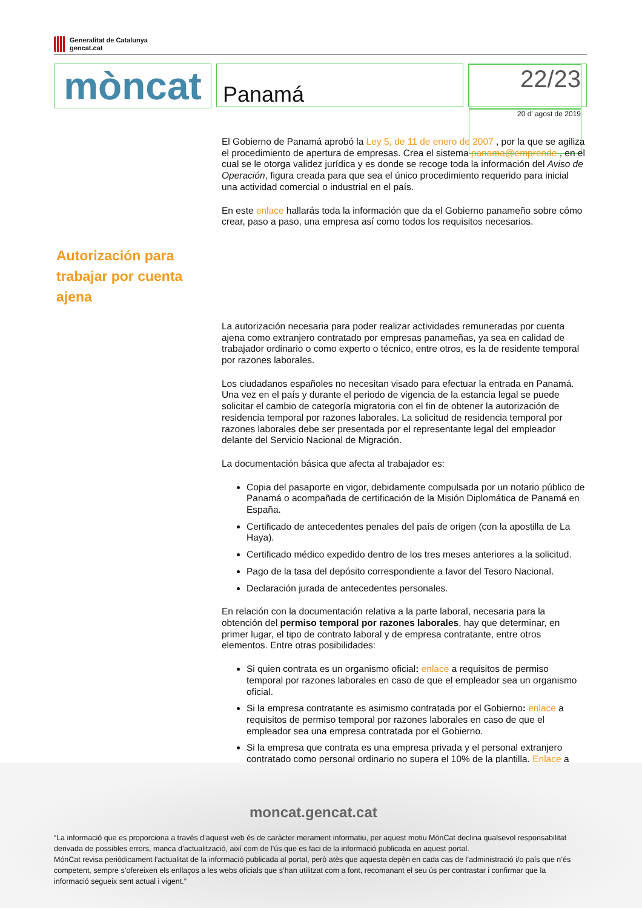Generalitat de Catalunya
gencat.cat
mòncat
Panamá
22/23
20 d' agost de 2019
El Gobierno de Panamá aprobó la Ley 5, de 11 de enero de 2007 , por la que se agiliza el procedimiento de apertura de empresas. Crea el sistema panama@emprende , en el cual se le otorga validez jurídica y es donde se recoge toda la información del Aviso de Operación, figura creada para que sea el único procedimiento requerido para inicial una actividad comercial o industrial en el país.
En este enlace hallarás toda la información que da el Gobierno panameño sobre cómo crear, paso a paso, una empresa así como todos los requisitos necesarios.
La autorización necesaria para poder realizar actividades remuneradas por cuenta ajena como extranjero contratado por empresas panameñas, ya sea en calidad de trabajador ordinario o como experto o técnico, entre otros, es la de residente temporal por razones laborales.
Los ciudadanos españoles no necesitan visado para efectuar la entrada en Panamá. Una vez en el país y durante el periodo de vigencia de la estancia legal se puede solicitar el cambio de categoría migratoria con el fin de obtener la autorización de residencia temporal por razones laborales. La solicitud de residencia temporal por razones laborales debe ser presentada por el representante legal del empleador delante del Servicio Nacional de Migración.
La documentación básica que afecta al trabajador es:
Copia del pasaporte en vigor, debidamente compulsada por un notario público de Panamá o acompañada de certificación de la Misión Diplomática de Panamá en España.
Certificado de antecedentes penales del país de origen (con la apostilla de La Haya).
Certificado médico expedido dentro de los tres meses anteriores a la solicitud.
Pago de la tasa del depósito correspondiente a favor del Tesoro Nacional.
Declaración jurada de antecedentes personales.
En relación con la documentación relativa a la parte laboral, necesaria para la obtención del permiso temporal por razones laborales, hay que determinar, en primer lugar, el tipo de contrato laboral y de empresa contratante, entre otros elementos. Entre otras posibilidades:
Si quien contrata es un organismo oficial: enlace a requisitos de permiso temporal por razones laborales en caso de que el empleador sea un organismo oficial.
Si la empresa contratante es asimismo contratada por el Gobierno: enlace a requisitos de permiso temporal por razones laborales en caso de que el empleador sea una empresa contratada por el Gobierno.
Si la empresa que contrata es una empresa privada y el personal extranjero contratado como personal ordinario no supera el 10% de la plantilla. Enlace a
Autorización para trabajar por cuenta ajena
moncat.gencat.cat
“La informació que es proporciona a través d’aquest web és de caràcter merament informatiu, per aquest motiu MónCat declina qualsevol responsabilitat derivada de possibles errors, manca d’actualització, així com de l’ús que es faci de la informació publicada en aquest portal.
MónCat revisa periòdicament l’actualitat de la informació publicada al portal, però atès que aquesta depèn en cada cas de l’administració i/o país que n’és competent, sempre s’ofereixen els enllaços a les webs oficials que s’han utilitzat com a font, recomanant el seu ús per contrastar i confirmar que la informació segueix sent actual i vigent.”